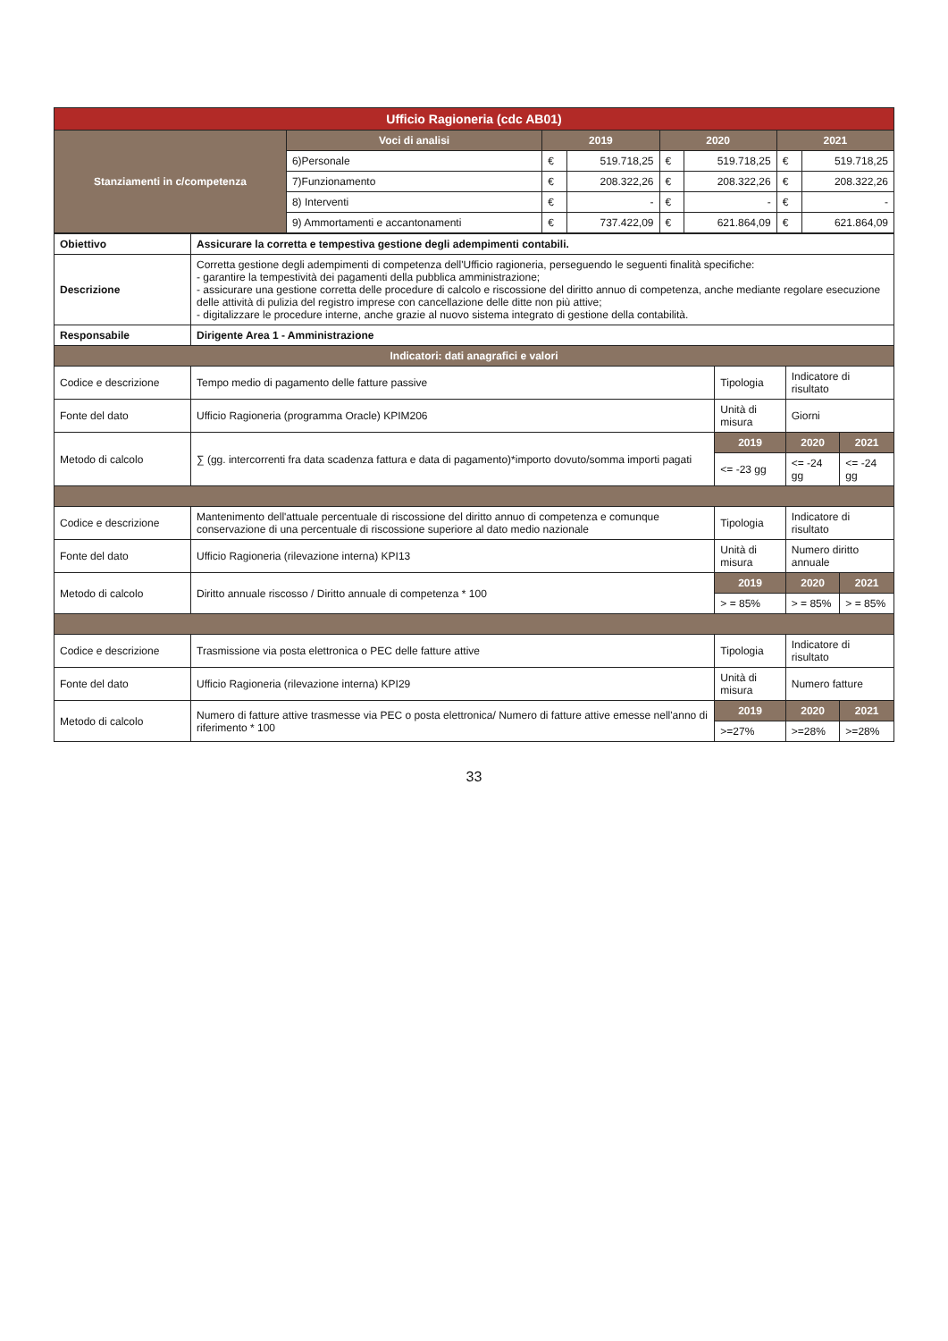| Ufficio Ragioneria (cdc AB01) | | | | | | | |
| --- | --- | --- | --- | --- | --- | --- | --- |
| Stanziamenti in c/competenza | Voci di analisi | 2019 | | 2020 | | 2021 | |
| | 6)Personale | € | 519.718,25 | € | 519.718,25 | € | 519.718,25 |
| | 7)Funzionamento | € | 208.322,26 | € | 208.322,26 | € | 208.322,26 |
| | 8) Interventi | € | - | € | - | € | - |
| | 9) Ammortamenti e accantonamenti | € | 737.422,09 | € | 621.864,09 | € | 621.864,09 |
| Obiettivo | Assicurare la corretta e tempestiva gestione degli adempimenti contabili. | | | |
| Descrizione | Corretta gestione degli adempimenti di competenza dell'Ufficio ragioneria, perseguendo le seguenti finalità specifiche: - garantire la tempestività dei pagamenti della pubblica amministrazione; - assicurare una gestione corretta delle procedure di calcolo e riscossione del diritto annuo di competenza, anche mediante regolare esecuzione delle attività di pulizia del registro imprese con cancellazione delle ditte non più attive; - digitalizzare le procedure interne, anche grazie al nuovo sistema integrato di gestione della contabilità. | | | |
| Responsabile | Dirigente Area 1 - Amministrazione | | | |
| Indicatori: dati anagrafici e valori | | | | |
| Codice e descrizione | Tempo medio di pagamento delle fatture passive | Tipologia | Indicatore di risultato | |
| Fonte del dato | Ufficio Ragioneria (programma Oracle) KPIM206 | Unità di misura | Giorni | |
| Metodo di calcolo | ∑ (gg. intercorrenti fra data scadenza fattura e data di pagamento)*importo dovuto/somma importi pagati | 2019 | 2020 | 2021 |
| | | <= -23 gg | <= -24 gg | <= -24 gg |
| Codice e descrizione | Mantenimento dell'attuale percentuale di riscossione del diritto annuo di competenza e comunque conservazione di una percentuale di riscossione superiore al dato medio nazionale | Tipologia | Indicatore di risultato | |
| Fonte del dato | Ufficio Ragioneria (rilevazione interna) KPI13 | Unità di misura | Numero diritto annuale | |
| Metodo di calcolo | Diritto annuale riscosso / Diritto annuale di competenza * 100 | 2019 | 2020 | 2021 |
| | | > = 85% | > = 85% | > = 85% |
| Codice e descrizione | Trasmissione via posta elettronica o PEC delle fatture attive | Tipologia | Indicatore di risultato | |
| Fonte del dato | Ufficio Ragioneria (rilevazione interna) KPI29 | Unità di misura | Numero fatture | |
| Metodo di calcolo | Numero di fatture attive trasmesse via PEC o posta elettronica/ Numero di fatture attive emesse nell'anno di riferimento * 100 | 2019 | 2020 | 2021 |
| | | >=27% | >=28% | >=28% |
33